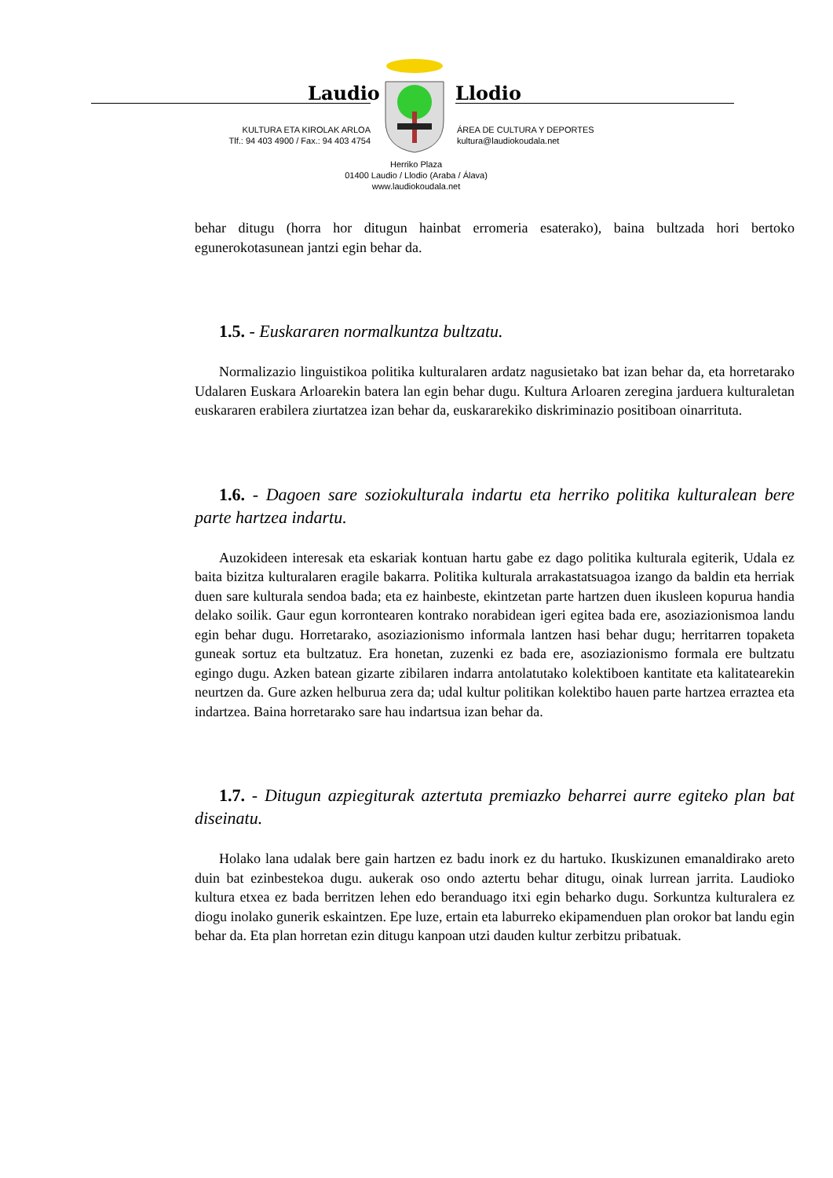Laudio Llodio
KULTURA ETA KIROLAK ARLOA
Tlf.: 94 403 4900 / Fax.: 94 403 4754
ÁREA DE CULTURA Y DEPORTES
kultura@laudiokoudala.net
Herriko Plaza
01400 Laudio / Llodio (Araba / Álava)
www.laudiokoudala.net
behar ditugu (horra hor ditugun hainbat erromeria esaterako), baina bultzada hori bertoko egunerokotasunean jantzi egin behar da.
1.5. - Euskararen normalkuntza bultzatu.
Normalizazio linguistikoa politika kulturalaren ardatz nagusietako bat izan behar da, eta horretarako Udalaren Euskara Arloarekin batera lan egin behar dugu. Kultura Arloaren zeregina jarduera kulturaletan euskararen erabilera ziurtatzea izan behar da, euskararekiko diskriminazio positiboan oinarrituta.
1.6. - Dagoen sare soziokulturala indartu eta herriko politika kulturalean bere parte hartzea indartu.
Auzokideen interesak eta eskariak kontuan hartu gabe ez dago politika kulturala egiterik, Udala ez baita bizitza kulturalaren eragile bakarra. Politika kulturala arrakastatsuagoa izango da baldin eta herriak duen sare kulturala sendoa bada; eta ez hainbeste, ekintzetan parte hartzen duen ikusleen kopurua handia delako soilik. Gaur egun korrontearen kontrako norabidean igeri egitea bada ere, asoziazionismoa landu egin behar dugu. Horretarako, asoziazionismo informala lantzen hasi behar dugu; herritarren topaketa guneak sortuz eta bultzatuz. Era honetan, zuzenki ez bada ere, asoziazionismo formala ere bultzatu egingo dugu. Azken batean gizarte zibilaren indarra antolatutako kolektiboen kantitate eta kalitatearekin neurtzen da. Gure azken helburua zera da; udal kultur politikan kolektibo hauen parte hartzea erraztea eta indartzea. Baina horretarako sare hau indartsua izan behar da.
1.7. - Ditugun azpiegiturak aztertuta premiazko beharrei aurre egiteko plan bat diseinatu.
Holako lana udalak bere gain hartzen ez badu inork ez du hartuko. Ikuskizunen emanaldirako areto duin bat ezinbestekoa dugu. aukerak oso ondo aztertu behar ditugu, oinak lurrean jarrita. Laudioko kultura etxea ez bada berritzen lehen edo beranduago itxi egin beharko dugu. Sorkuntza kulturalera ez diogu inolako gunerik eskaintzen. Epe luze, ertain eta laburreko ekipamenduen plan orokor bat landu egin behar da. Eta plan horretan ezin ditugu kanpoan utzi dauden kultur zerbitzu pribatuak.